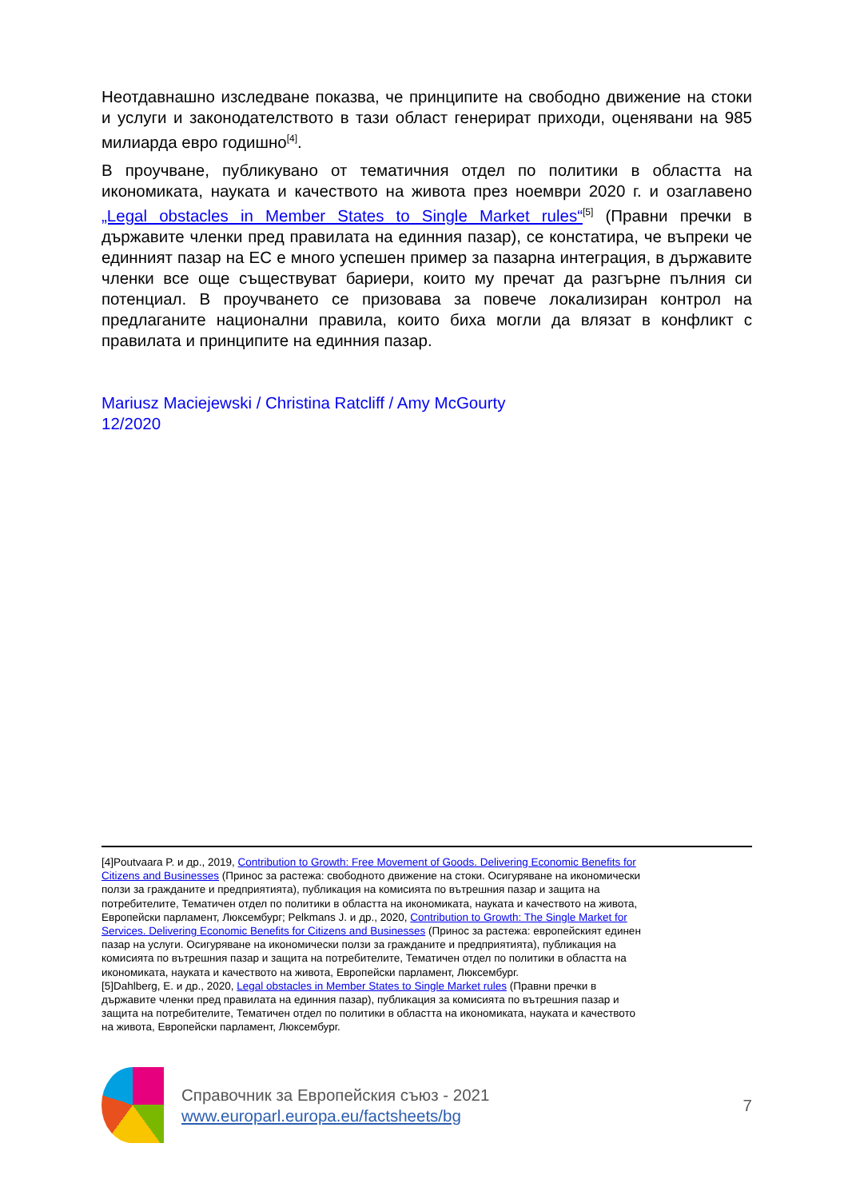Неотдавнашно изследване показва, че принципите на свободно движение на стоки и услуги и законодателството в тази област генерират приходи, оценявани на 985 милиарда евро годишно<sup>[4]</sup>.
В проучване, публикувано от тематичния отдел по политики в областта на икономиката, науката и качеството на живота през ноември 2020 г. и озаглавено „Legal obstacles in Member States to Single Market rules“<sup>[5]</sup> (Правни пречки в държавите членки пред правилата на единния пазар), се констатира, че въпреки че единният пазар на ЕС е много успешен пример за пазарна интеграция, в държавите членки все още съществуват бариери, които му пречат да разгърне пълния си потенциал. В проучването се призовава за повече локализиран контрол на предлаганите национални правила, които биха могли да влязат в конфликт с правилата и принципите на единния пазар.
Mariusz Maciejewski / Christina Ratcliff / Amy McGourty
12/2020
[4]Poutvaara P. и др., 2019, Contribution to Growth: Free Movement of Goods. Delivering Economic Benefits for Citizens and Businesses (Принос за растежа: свободното движение на стоки. Осигуряване на икономически ползи за гражданите и предприятията), публикация на комисията по вътрешния пазар и защита на потребителите, Тематичен отдел по политики в областта на икономиката, науката и качеството на живота, Европейски парламент, Люксембург; Pelkmans J. и др., 2020, Contribution to Growth: The Single Market for Services. Delivering Economic Benefits for Citizens and Businesses (Принос за растежа: европейският единен пазар на услуги. Осигуряване на икономически ползи за гражданите и предприятията), публикация на комисията по вътрешния пазар и защита на потребителите, Тематичен отдел по политики в областта на икономиката, науката и качеството на живота, Европейски парламент, Люксембург.
[5]Dahlberg, E. и др., 2020, Legal obstacles in Member States to Single Market rules (Правни пречки в държавите членки пред правилата на единния пазар), публикация за комисията по вътрешния пазар и защита на потребителите, Тематичен отдел по политики в областта на икономиката, науката и качеството на живота, Европейски парламент, Люксембург.
Справочник за Европейския съюз - 2021
www.europarl.europa.eu/factsheets/bg
7